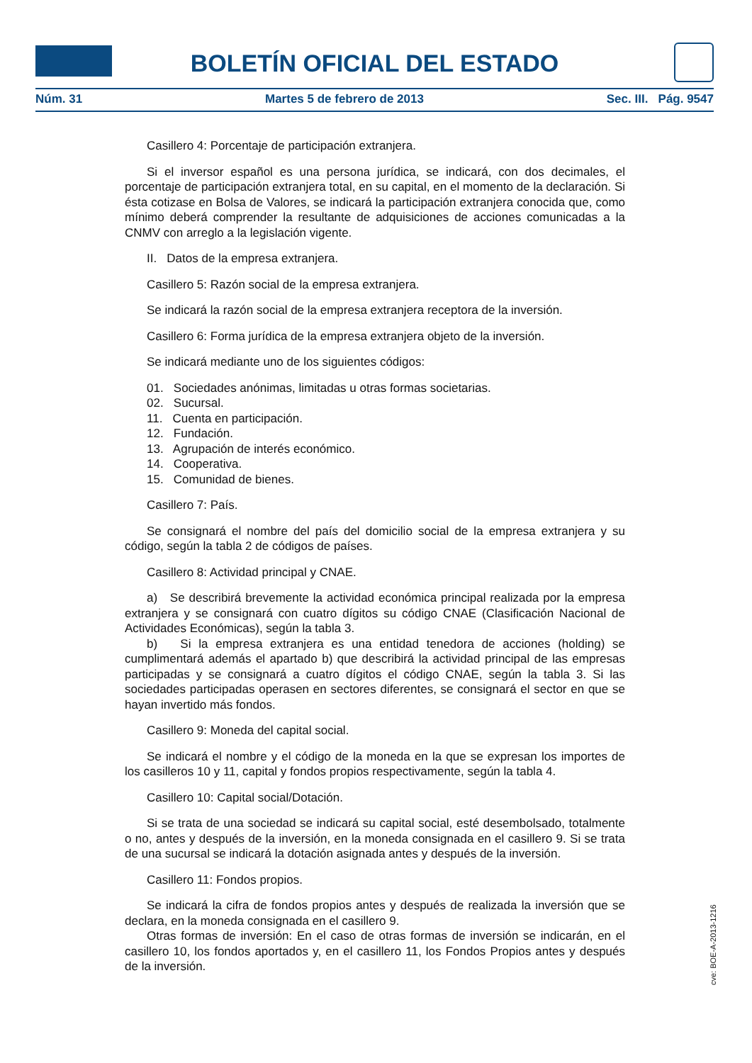BOLETÍN OFICIAL DEL ESTADO
Núm. 31 Martes 5 de febrero de 2013 Sec. III. Pág. 9547
Casillero 4: Porcentaje de participación extranjera.
Si el inversor español es una persona jurídica, se indicará, con dos decimales, el porcentaje de participación extranjera total, en su capital, en el momento de la declaración. Si ésta cotizase en Bolsa de Valores, se indicará la participación extranjera conocida que, como mínimo deberá comprender la resultante de adquisiciones de acciones comunicadas a la CNMV con arreglo a la legislación vigente.
II. Datos de la empresa extranjera.
Casillero 5: Razón social de la empresa extranjera.
Se indicará la razón social de la empresa extranjera receptora de la inversión.
Casillero 6: Forma jurídica de la empresa extranjera objeto de la inversión.
Se indicará mediante uno de los siguientes códigos:
01. Sociedades anónimas, limitadas u otras formas societarias.
02. Sucursal.
11. Cuenta en participación.
12. Fundación.
13. Agrupación de interés económico.
14. Cooperativa.
15. Comunidad de bienes.
Casillero 7: País.
Se consignará el nombre del país del domicilio social de la empresa extranjera y su código, según la tabla 2 de códigos de países.
Casillero 8: Actividad principal y CNAE.
a) Se describirá brevemente la actividad económica principal realizada por la empresa extranjera y se consignará con cuatro dígitos su código CNAE (Clasificación Nacional de Actividades Económicas), según la tabla 3.
b) Si la empresa extranjera es una entidad tenedora de acciones (holding) se cumplimentará además el apartado b) que describirá la actividad principal de las empresas participadas y se consignará a cuatro dígitos el código CNAE, según la tabla 3. Si las sociedades participadas operasen en sectores diferentes, se consignará el sector en que se hayan invertido más fondos.
Casillero 9: Moneda del capital social.
Se indicará el nombre y el código de la moneda en la que se expresan los importes de los casilleros 10 y 11, capital y fondos propios respectivamente, según la tabla 4.
Casillero 10: Capital social/Dotación.
Si se trata de una sociedad se indicará su capital social, esté desembolsado, totalmente o no, antes y después de la inversión, en la moneda consignada en el casillero 9. Si se trata de una sucursal se indicará la dotación asignada antes y después de la inversión.
Casillero 11: Fondos propios.
Se indicará la cifra de fondos propios antes y después de realizada la inversión que se declara, en la moneda consignada en el casillero 9.
Otras formas de inversión: En el caso de otras formas de inversión se indicarán, en el casillero 10, los fondos aportados y, en el casillero 11, los Fondos Propios antes y después de la inversión.
cve: BOE-A-2013-1216